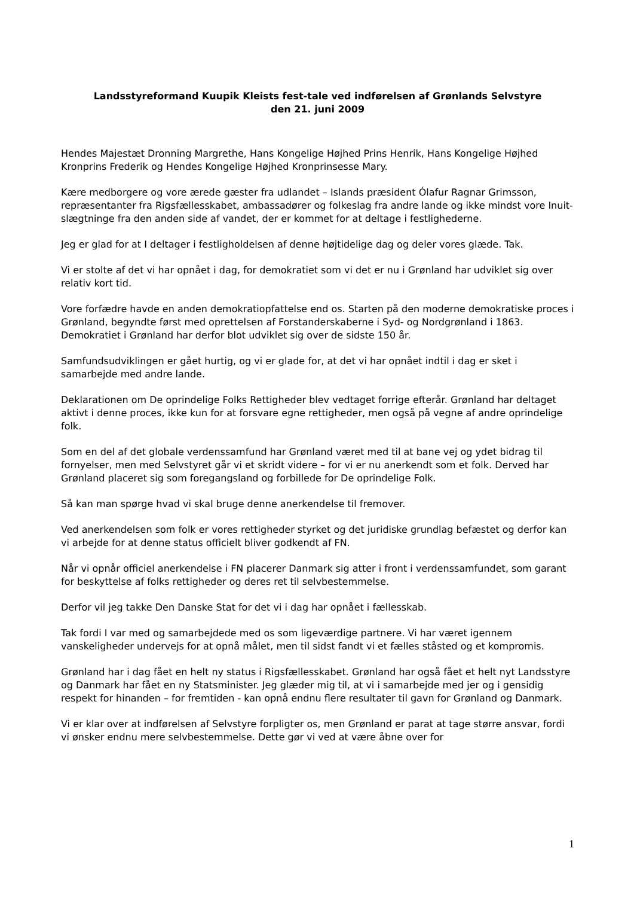Landsstyreformand Kuupik Kleists fest-tale ved indførelsen af Grønlands Selvstyre
den 21. juni 2009
Hendes Majestæt Dronning Margrethe, Hans Kongelige Højhed Prins Henrik, Hans Kongelige Højhed Kronprins Frederik og Hendes Kongelige Højhed Kronprinsesse Mary.
Kære medborgere og vore ærede gæster fra udlandet – Islands præsident Ólafur Ragnar Grimsson, repræsentanter fra Rigsfællesskabet, ambassadører og folkeslag fra andre lande og ikke mindst vore Inuit-slægtninge fra den anden side af vandet, der er kommet for at deltage i festlighederne.
Jeg er glad for at I deltager i festligholdelsen af denne højtidelige dag og deler vores glæde. Tak.
Vi er stolte af det vi har opnået i dag, for demokratiet som vi det er nu i Grønland har udviklet sig over relativ kort tid.
Vore forfædre havde en anden demokratiopfattelse end os. Starten på den moderne demokratiske proces i Grønland, begyndte først med oprettelsen af Forstanderskaberne i Syd- og Nordgrønland i 1863. Demokratiet i Grønland har derfor blot udviklet sig over de sidste 150 år.
Samfundsudviklingen er gået hurtig, og vi er glade for, at det vi har opnået indtil i dag er sket i samarbejde med andre lande.
Deklarationen om De oprindelige Folks Rettigheder blev vedtaget forrige efterår. Grønland har deltaget aktivt i denne proces, ikke kun for at forsvare egne rettigheder, men også på vegne af andre oprindelige folk.
Som en del af det globale verdenssamfund har Grønland været med til at bane vej og ydet bidrag til fornyelser, men med Selvstyret går vi et skridt videre – for vi er nu anerkendt som et folk. Derved har Grønland placeret sig som foregangsland og forbillede for De oprindelige Folk.
Så kan man spørge hvad vi skal bruge denne anerkendelse til fremover.
Ved anerkendelsen som folk er vores rettigheder styrket og det juridiske grundlag befæstet og derfor kan vi arbejde for at denne status officielt bliver godkendt af FN.
Når vi opnår officiel anerkendelse i FN placerer Danmark sig atter i front i verdenssamfundet, som garant for beskyttelse af folks rettigheder og deres ret til selvbestemmelse.
Derfor vil jeg takke Den Danske Stat for det vi i dag har opnået i fællesskab.
Tak fordi I var med og samarbejdede med os som ligeværdige partnere. Vi har været igennem vanskeligheder undervejs for at opnå målet, men til sidst fandt vi et fælles ståsted og et kompromis.
Grønland har i dag fået en helt ny status i Rigsfællesskabet. Grønland har også fået et helt nyt Landsstyre og Danmark har fået en ny Statsminister. Jeg glæder mig til, at vi i samarbejde med jer og i gensidig respekt for hinanden – for fremtiden - kan opnå endnu flere resultater til gavn for Grønland og Danmark.
Vi er klar over at indførelsen af Selvstyre forpligter os, men Grønland er parat at tage større ansvar, fordi vi ønsker endnu mere selvbestemmelse. Dette gør vi ved at være åbne over for
1